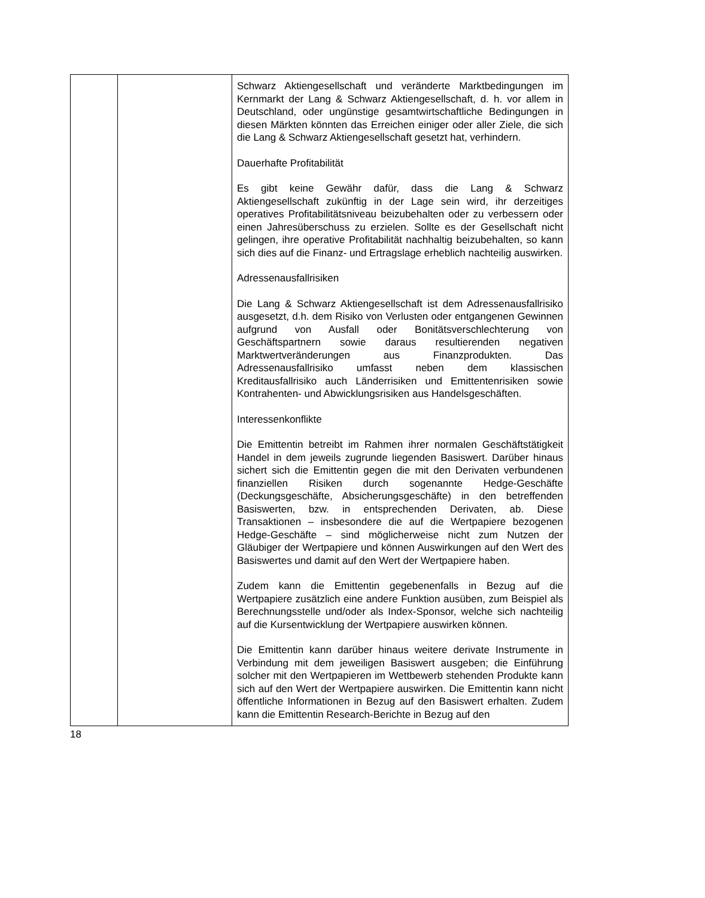| | | Schwarz Aktiengesellschaft und veränderte Marktbedingungen im Kernmarkt der Lang & Schwarz Aktiengesellschaft, d. h. vor allem in Deutschland, oder ungünstige gesamtwirtschaftliche Bedingungen in diesen Märkten könnten das Erreichen einiger oder aller Ziele, die sich die Lang & Schwarz Aktiengesellschaft gesetzt hat, verhindern. Dauerhafte Profitabilität Es gibt keine Gewähr dafür, dass die Lang & Schwarz Aktiengesellschaft zukünftig in der Lage sein wird, ihr derzeitiges operatives Profitabilitätsniveau beizubehalten oder zu verbessern oder einen Jahresüberschuss zu erzielen. Sollte es der Gesellschaft nicht gelingen, ihre operative Profitabilität nachhaltig beizubehalten, so kann sich dies auf die Finanz- und Ertragslage erheblich nachteilig auswirken. Adressenausfallrisiken Die Lang & Schwarz Aktiengesellschaft ist dem Adressenausfallrisiko ausgesetzt, d.h. dem Risiko von Verlusten oder entgangenen Gewinnen aufgrund von Ausfall oder Bonitätsverschlechterung von Geschäftspartnern sowie daraus resultierenden negativen Marktwertveränderungen aus Finanzprodukten. Das Adressenausfallrisiko umfasst neben dem klassischen Kreditausfallrisiko auch Länderrisiken und Emittentenrisiken sowie Kontrahenten- und Abwicklungsrisiken aus Handelsgeschäften. Interessenkonflikte Die Emittentin betreibt im Rahmen ihrer normalen Geschäftstätigkeit Handel in dem jeweils zugrunde liegenden Basiswert. Darüber hinaus sichert sich die Emittentin gegen die mit den Derivaten verbundenen finanziellen Risiken durch sogenannte Hedge-Geschäfte (Deckungsgeschäfte, Absicherungsgeschäfte) in den betreffenden Basiswerten, bzw. in entsprechenden Derivaten, ab. Diese Transaktionen – insbesondere die auf die Wertpapiere bezogenen Hedge-Geschäfte – sind möglicherweise nicht zum Nutzen der Gläubiger der Wertpapiere und können Auswirkungen auf den Wert des Basiswertes und damit auf den Wert der Wertpapiere haben. Zudem kann die Emittentin gegebenenfalls in Bezug auf die Wertpapiere zusätzlich eine andere Funktion ausüben, zum Beispiel als Berechnungsstelle und/oder als Index-Sponsor, welche sich nachteilig auf die Kursentwicklung der Wertpapiere auswirken können. Die Emittentin kann darüber hinaus weitere derivate Instrumente in Verbindung mit dem jeweiligen Basiswert ausgeben; die Einführung solcher mit den Wertpapieren im Wettbewerb stehenden Produkte kann sich auf den Wert der Wertpapiere auswirken. Die Emittentin kann nicht öffentliche Informationen in Bezug auf den Basiswert erhalten. Zudem kann die Emittentin Research-Berichte in Bezug auf den |
18